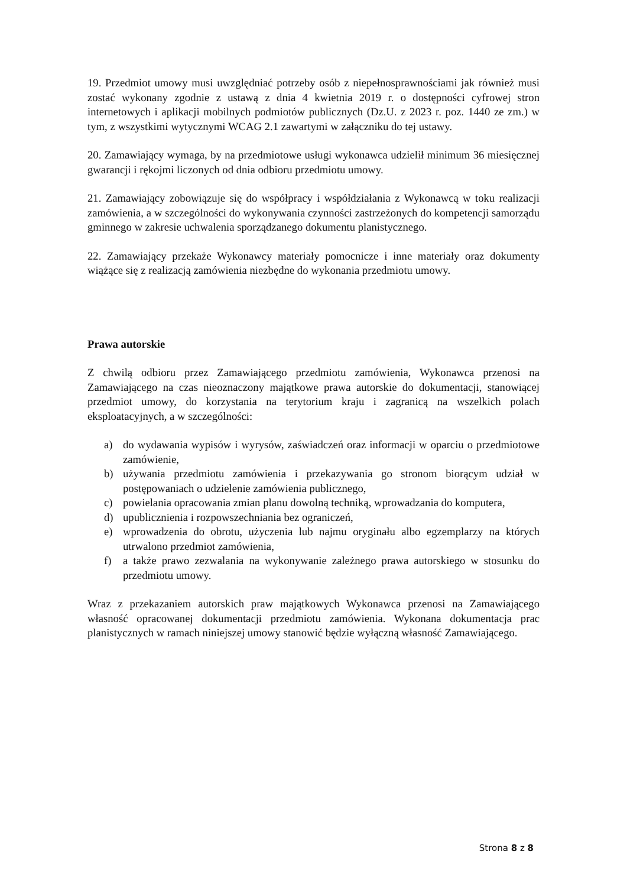19. Przedmiot umowy musi uwzględniać potrzeby osób z niepełnosprawnościami jak również musi zostać wykonany zgodnie z ustawą z dnia 4 kwietnia 2019 r. o dostępności cyfrowej stron internetowych i aplikacji mobilnych podmiotów publicznych (Dz.U. z 2023 r. poz. 1440 ze zm.) w tym, z wszystkimi wytycznymi WCAG 2.1 zawartymi w załączniku do tej ustawy.
20. Zamawiający wymaga, by na przedmiotowe usługi wykonawca udzielił minimum 36 miesięcznej gwarancji i rękojmi liczonych od dnia odbioru przedmiotu umowy.
21. Zamawiający zobowiązuje się do współpracy i współdziałania z Wykonawcą w toku realizacji zamówienia, a w szczególności do wykonywania czynności zastrzeżonych do kompetencji samorządu gminnego w zakresie uchwalenia sporządzanego dokumentu planistycznego.
22. Zamawiający przekaże Wykonawcy materiały pomocnicze i inne materiały oraz dokumenty wiążące się z realizacją zamówienia niezbędne do wykonania przedmiotu umowy.
Prawa autorskie
Z chwilą odbioru przez Zamawiającego przedmiotu zamówienia, Wykonawca przenosi na Zamawiającego na czas nieoznaczony majątkowe prawa autorskie do dokumentacji, stanowiącej przedmiot umowy, do korzystania na terytorium kraju i zagranicą na wszelkich polach eksploatacyjnych, a w szczególności:
a) do wydawania wypisów i wyrysów, zaświadczeń oraz informacji w oparciu o przedmiotowe zamówienie,
b) używania przedmiotu zamówienia i przekazywania go stronom biorącym udział w postępowaniach o udzielenie zamówienia publicznego,
c) powielania opracowania zmian planu dowolną techniką, wprowadzania do komputera,
d) upublicznienia i rozpowszechniania bez ograniczeń,
e) wprowadzenia do obrotu, użyczenia lub najmu oryginału albo egzemplarzy na których utrwalono przedmiot zamówienia,
f) a także prawo zezwalania na wykonywanie zależnego prawa autorskiego w stosunku do przedmiotu umowy.
Wraz z przekazaniem autorskich praw majątkowych Wykonawca przenosi na Zamawiającego własność opracowanej dokumentacji przedmiotu zamówienia. Wykonana dokumentacja prac planistycznych w ramach niniejszej umowy stanowić będzie wyłączną własność Zamawiającego.
Strona 8 z 8